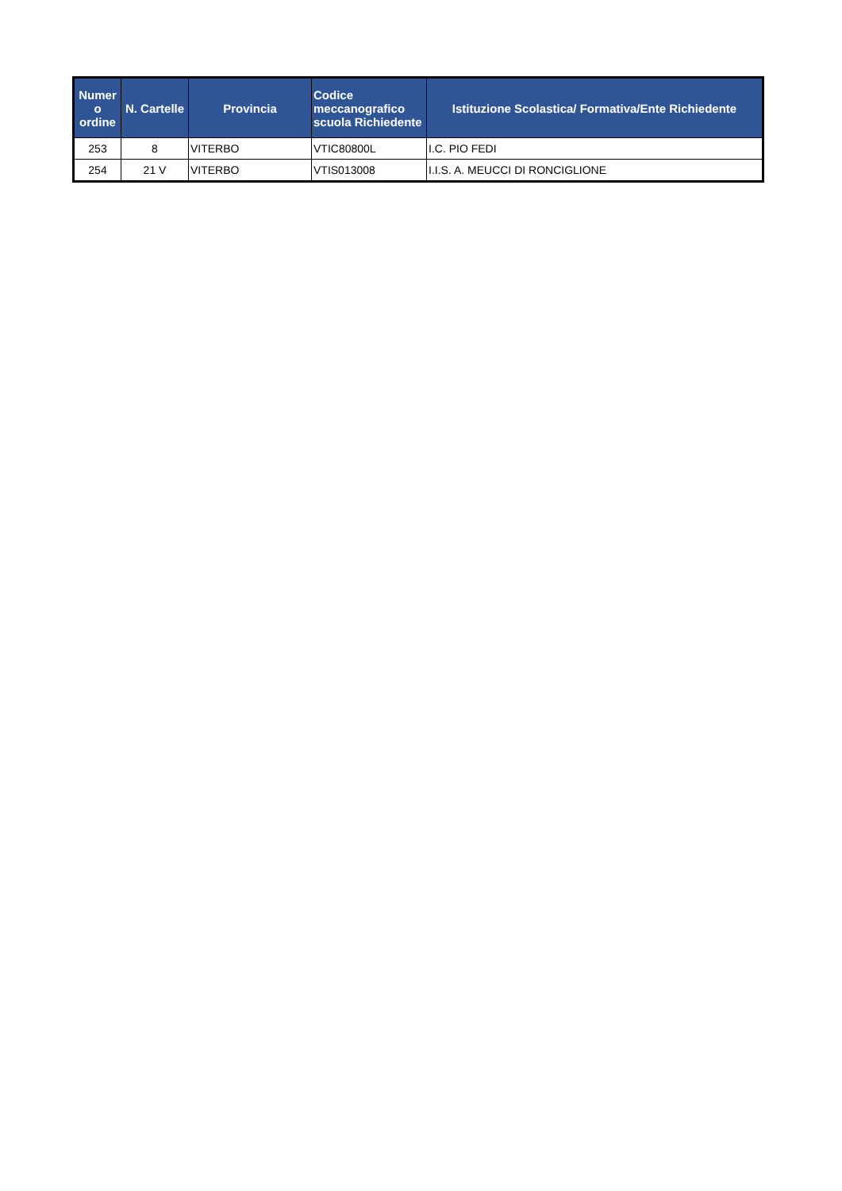| Numer o ordine | N. Cartelle | Provincia | Codice meccanografico scuola Richiedente | Istituzione Scolastica/ Formativa/Ente Richiedente |
| --- | --- | --- | --- | --- |
| 253 | 8 | VITERBO | VTIC80800L | I.C. PIO FEDI |
| 254 | 21 V | VITERBO | VTIS013008 | I.I.S. A. MEUCCI DI RONCIGLIONE |